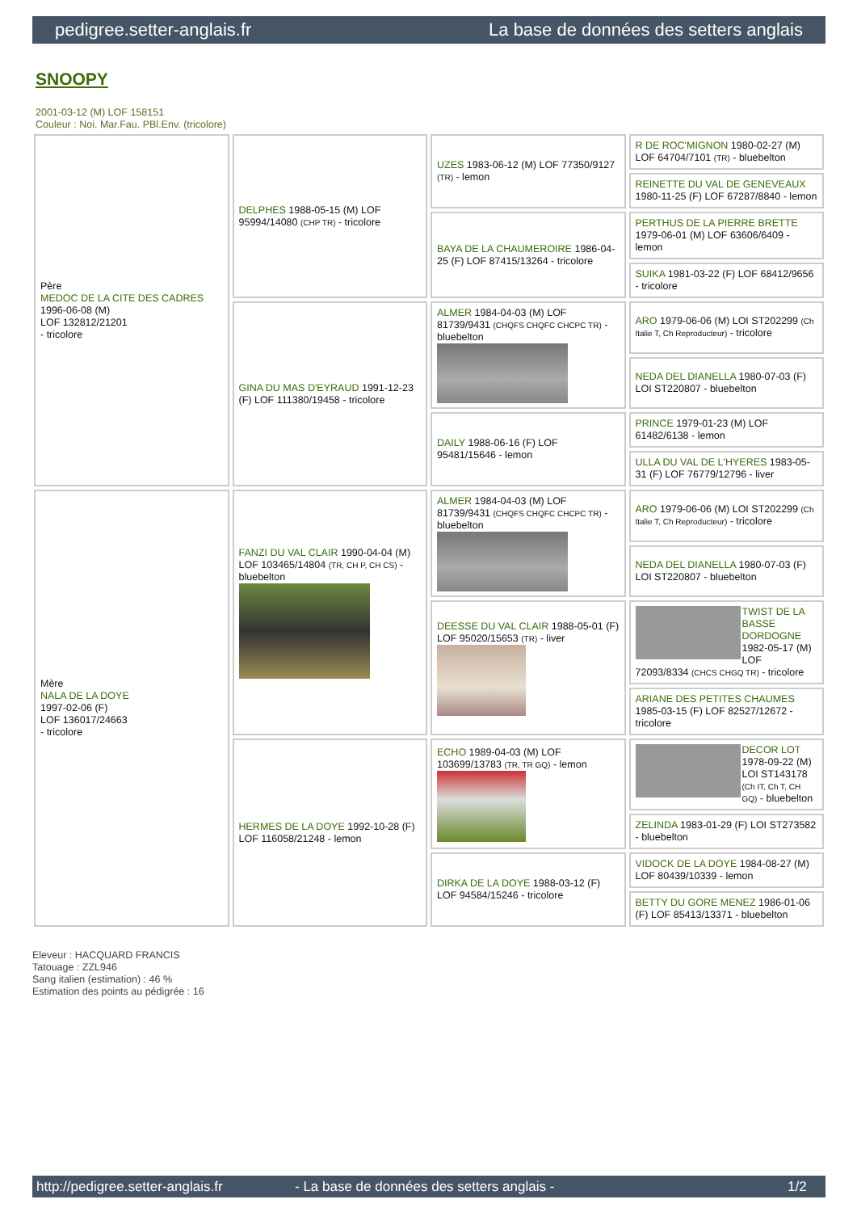pedigree.setter-anglais.fr La base de données des setters anglais
SNOOPY
2001-03-12 (M) LOF 158151
Couleur : Noi. Mar.Fau. PBl.Env. (tricolore)
| Père MEDOC DE LA CITE DES CADRES 1996-06-08 (M) LOF 132812/21201 - tricolore | DELPHES 1988-05-15 (M) LOF 95994/14080 (CHP TR) - tricolore | UZES 1983-06-12 (M) LOF 77350/9127 (TR) - lemon | R DE ROC'MIGNON 1980-02-27 (M) LOF 64704/7101 (TR) - bluebelton |
| | | | REINETTE DU VAL DE GENEVEAUX 1980-11-25 (F) LOF 67287/8840 - lemon |
| | | BAYA DE LA CHAUMEROIRE 1986-04-25 (F) LOF 87415/13264 - tricolore | PERTHUS DE LA PIERRE BRETTE 1979-06-01 (M) LOF 63606/6409 - lemon |
| | | | SUIKA 1981-03-22 (F) LOF 68412/9656 - tricolore |
| | GINA DU MAS D'EYRAUD 1991-12-23 (F) LOF 111380/19458 - tricolore | ALMER 1984-04-03 (M) LOF 81739/9431 (CHQFS CHQFC CHCPC TR) - bluebelton | ARO 1979-06-06 (M) LOI ST202299 (Ch Italie T, Ch Reproducteur) - tricolore |
| | | | NEDA DEL DIANELLA 1980-07-03 (F) LOI ST220807 - bluebelton |
| | | DAILY 1988-06-16 (F) LOF 95481/15646 - lemon | PRINCE 1979-01-23 (M) LOF 61482/6138 - lemon |
| | | | ULLA DU VAL DE L'HYERES 1983-05-31 (F) LOF 76779/12796 - liver |
| Mère NALA DE LA DOYE 1997-02-06 (F) LOF 136017/24663 - tricolore | FANZI DU VAL CLAIR 1990-04-04 (M) LOF 103465/14804 (TR, CH P, CH CS) - bluebelton | ALMER 1984-04-03 (M) LOF 81739/9431 (CHQFS CHQFC CHCPC TR) - bluebelton | ARO 1979-06-06 (M) LOI ST202299 (Ch Italie T, Ch Reproducteur) - tricolore |
| | | | NEDA DEL DIANELLA 1980-07-03 (F) LOI ST220807 - bluebelton |
| | | DEESSE DU VAL CLAIR 1988-05-01 (F) LOF 95020/15653 (TR) - liver | TWIST DE LA BASSE DORDOGNE 1982-05-17 (M) LOF 72093/8334 (CHCS CHGQ TR) - tricolore |
| | | | ARIANE DES PETITES CHAUMES 1985-03-15 (F) LOF 82527/12672 - tricolore |
| | HERMES DE LA DOYE 1992-10-28 (F) LOF 116058/21248 - lemon | ECHO 1989-04-03 (M) LOF 103699/13783 (TR, TR GQ) - lemon | DECOR LOT 1978-09-22 (M) LOI ST143178 (Ch IT, Ch T, CH GQ) - bluebelton |
| | | | ZELINDA 1983-01-29 (F) LOI ST273582 - bluebelton |
| | | DIRKA DE LA DOYE 1988-03-12 (F) LOF 94584/15246 - tricolore | VIDOCK DE LA DOYE 1984-08-27 (M) LOF 80439/10339 - lemon |
| | | | BETTY DU GORE MENEZ 1986-01-06 (F) LOF 85413/13371 - bluebelton |
Eleveur : HACQUARD FRANCIS
Tatouage : ZZL946
Sang italien (estimation) : 46 %
Estimation des points au pédigrée : 16
http://pedigree.setter-anglais.fr - La base de données des setters anglais - 1/2